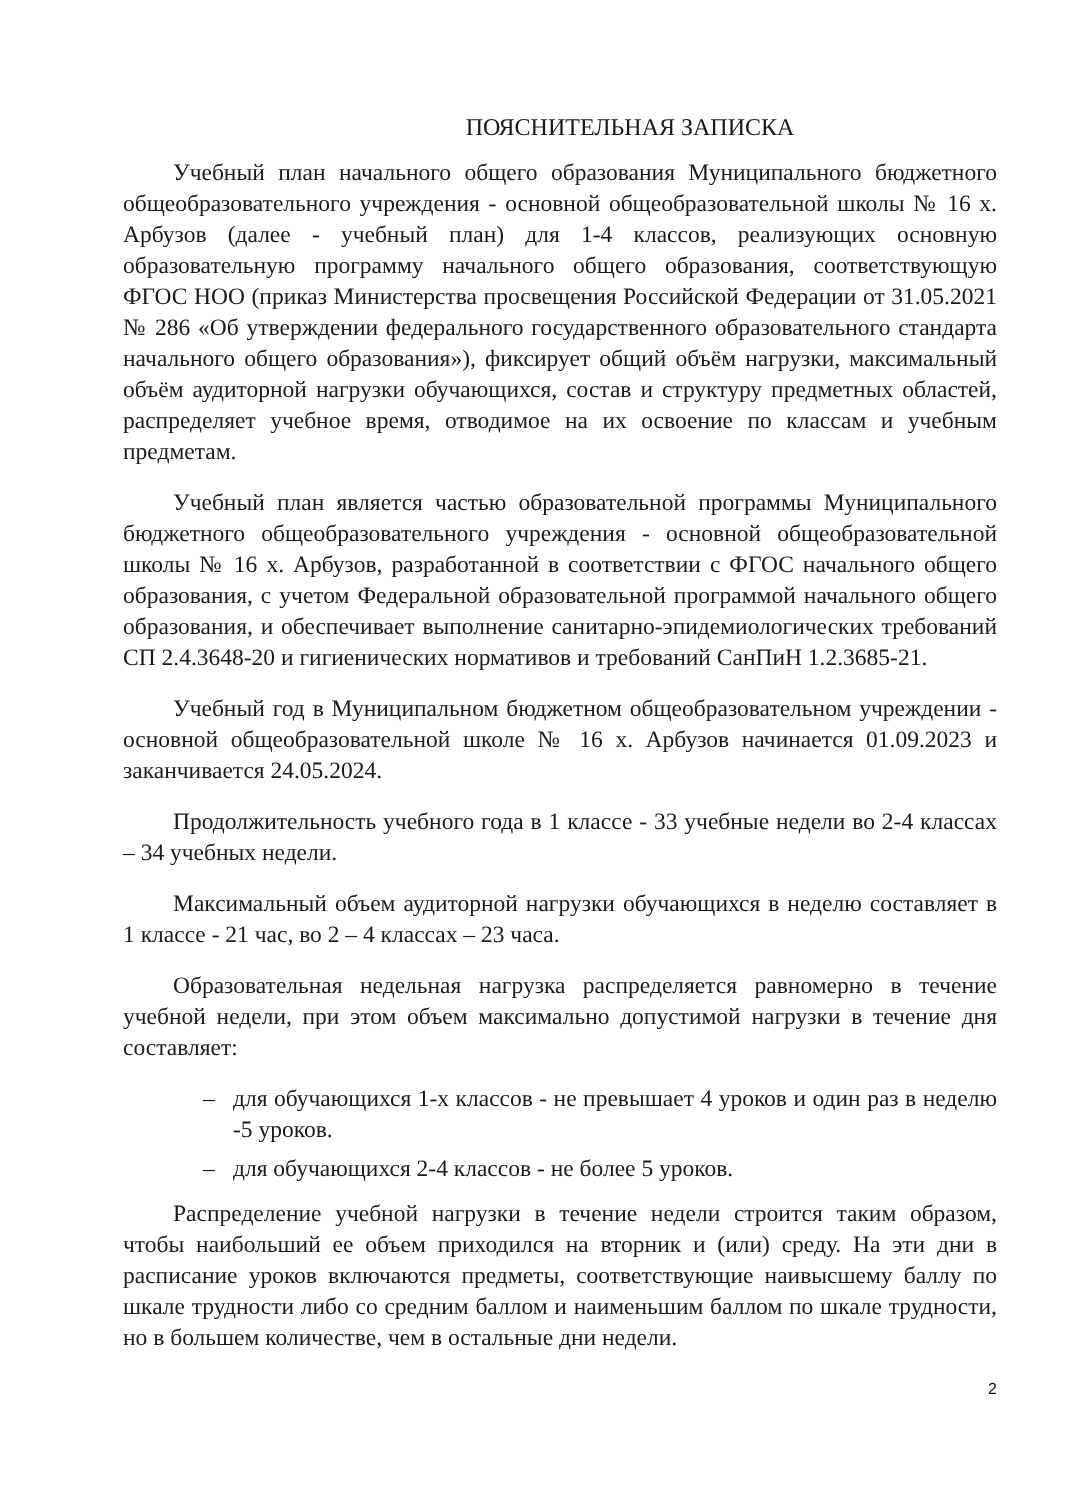ПОЯСНИТЕЛЬНАЯ ЗАПИСКА
Учебный план начального общего образования Муниципального бюджетного общеобразовательного учреждения - основной общеобразовательной школы № 16 х. Арбузов (далее - учебный план) для 1-4 классов, реализующих основную образовательную программу начального общего образования, соответствующую ФГОС НОО (приказ Министерства просвещения Российской Федерации от 31.05.2021 № 286 «Об утверждении федерального государственного образовательного стандарта начального общего образования»), фиксирует общий объём нагрузки, максимальный объём аудиторной нагрузки обучающихся, состав и структуру предметных областей, распределяет учебное время, отводимое на их освоение по классам и учебным предметам.
Учебный план является частью образовательной программы Муниципального бюджетного общеобразовательного учреждения - основной общеобразовательной школы № 16 х. Арбузов, разработанной в соответствии с ФГОС начального общего образования, с учетом Федеральной образовательной программой начального общего образования, и обеспечивает выполнение санитарно-эпидемиологических требований СП 2.4.3648-20 и гигиенических нормативов и требований СанПиН 1.2.3685-21.
Учебный год в Муниципальном бюджетном общеобразовательном учреждении - основной общеобразовательной школе № 16 х. Арбузов начинается 01.09.2023 и заканчивается 24.05.2024.
Продолжительность учебного года в 1 классе - 33 учебные недели во 2-4 классах – 34 учебных недели.
Максимальный объем аудиторной нагрузки обучающихся в неделю составляет в 1 классе - 21 час, во 2 – 4 классах – 23 часа.
Образовательная недельная нагрузка распределяется равномерно в течение учебной недели, при этом объем максимально допустимой нагрузки в течение дня составляет:
– для обучающихся 1-х классов - не превышает 4 уроков и один раз в неделю -5 уроков.
– для обучающихся 2-4 классов - не более 5 уроков.
Распределение учебной нагрузки в течение недели строится таким образом, чтобы наибольший ее объем приходился на вторник и (или) среду. На эти дни в расписание уроков включаются предметы, соответствующие наивысшему баллу по шкале трудности либо со средним баллом и наименьшим баллом по шкале трудности, но в большем количестве, чем в остальные дни недели.
2